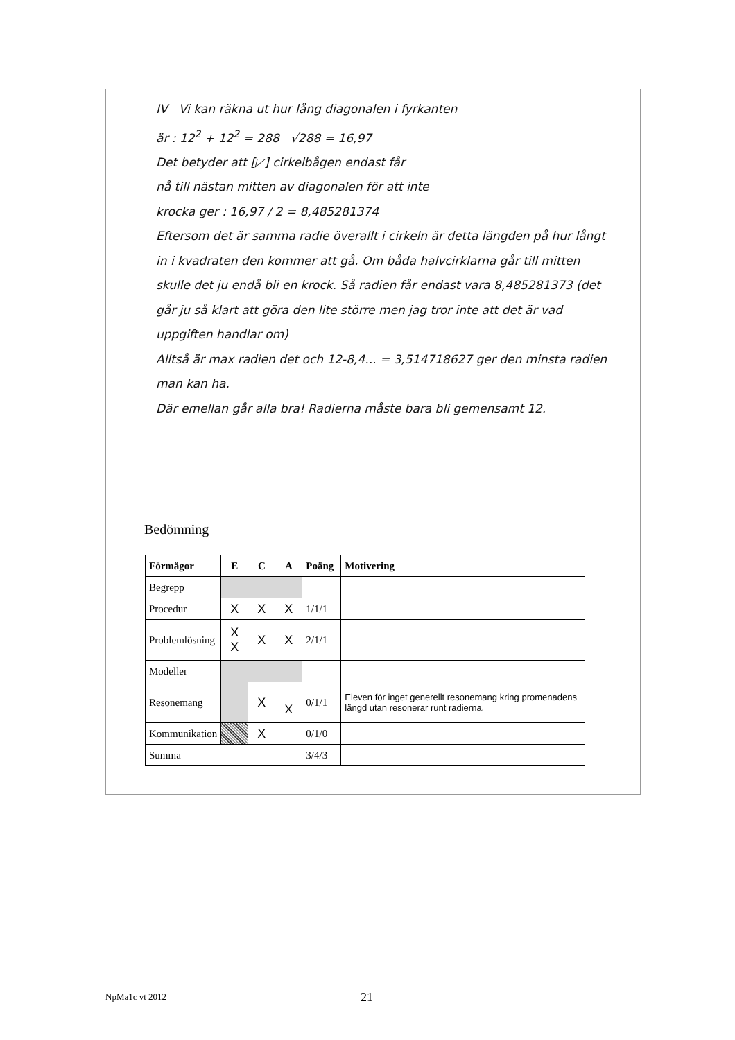IV Vi kan räkna ut hur lång diagonalen i fyrkanten
är : 12<sup>2</sup> + 12<sup>2</sup> = 288 √288 = 16,97
Det betyder att [◸] cirkelbågen endast får
nå till nästan mitten av diagonalen för att inte
krocka ger : 16,97 / 2 = 8,485281374
Eftersom det är samma radie överallt i cirkeln är detta längden på hur långt in i kvadraten den kommer att gå. Om båda halvcirklarna går till mitten skulle det ju endå bli en krock. Så radien får endast vara 8,485281373 (det går ju så klart att göra den lite större men jag tror inte att det är vad uppgiften handlar om)
Alltså är max radien det och 12-8,4... = 3,514718627 ger den minsta radien man kan ha.
Där emellan går alla bra! Radierna måste bara bli gemensamt 12.
Bedömning
| Förmågor | E | C | A | Poäng | Motivering |
| --- | --- | --- | --- | --- | --- |
| Begrepp | | | | | |
| Procedur | X | X | X | 1/1/1 | |
| Problemlösning | X X | X | X | 2/1/1 | |
| Modeller | | | | | |
| Resonemang | | X | X | 0/1/1 | Eleven för inget generellt resonemang kring promenadens längd utan resonerar runt radierna. |
| Kommunikation | | X | | 0/1/0 | |
| Summa | | | | 3/4/3 | |
NpMa1c vt 2012 21